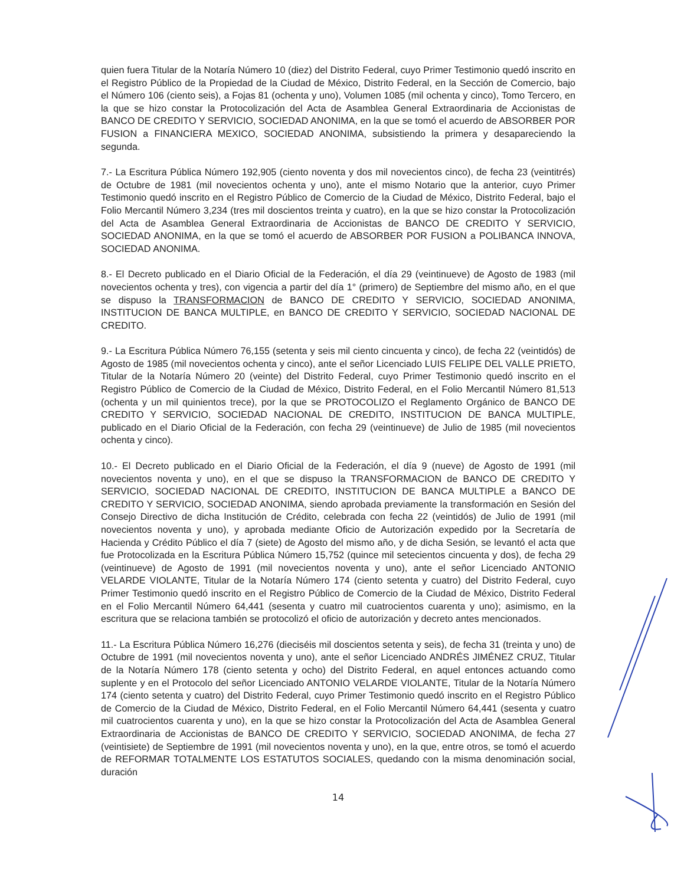quien fuera Titular de la Notaría Número 10 (diez) del Distrito Federal, cuyo Primer Testimonio quedó inscrito en el Registro Público de la Propiedad de la Ciudad de México, Distrito Federal, en la Sección de Comercio, bajo el Número 106 (ciento seis), a Fojas 81 (ochenta y uno), Volumen 1085 (mil ochenta y cinco), Tomo Tercero, en la que se hizo constar la Protocolización del Acta de Asamblea General Extraordinaria de Accionistas de BANCO DE CREDITO Y SERVICIO, SOCIEDAD ANONIMA, en la que se tomó el acuerdo de ABSORBER POR FUSION a FINANCIERA MEXICO, SOCIEDAD ANONIMA, subsistiendo la primera y desapareciendo la segunda.
7.- La Escritura Pública Número 192,905 (ciento noventa y dos mil novecientos cinco), de fecha 23 (veintitrés) de Octubre de 1981 (mil novecientos ochenta y uno), ante el mismo Notario que la anterior, cuyo Primer Testimonio quedó inscrito en el Registro Público de Comercio de la Ciudad de México, Distrito Federal, bajo el Folio Mercantil Número 3,234 (tres mil doscientos treinta y cuatro), en la que se hizo constar la Protocolización del Acta de Asamblea General Extraordinaria de Accionistas de BANCO DE CREDITO Y SERVICIO, SOCIEDAD ANONIMA, en la que se tomó el acuerdo de ABSORBER POR FUSION a POLIBANCA INNOVA, SOCIEDAD ANONIMA.
8.- El Decreto publicado en el Diario Oficial de la Federación, el día 29 (veintinueve) de Agosto de 1983 (mil novecientos ochenta y tres), con vigencia a partir del día 1° (primero) de Septiembre del mismo año, en el que se dispuso la TRANSFORMACION de BANCO DE CREDITO Y SERVICIO, SOCIEDAD ANONIMA, INSTITUCION DE BANCA MULTIPLE, en BANCO DE CREDITO Y SERVICIO, SOCIEDAD NACIONAL DE CREDITO.
9.- La Escritura Pública Número 76,155 (setenta y seis mil ciento cincuenta y cinco), de fecha 22 (veintidós) de Agosto de 1985 (mil novecientos ochenta y cinco), ante el señor Licenciado LUIS FELIPE DEL VALLE PRIETO, Titular de la Notaría Número 20 (veinte) del Distrito Federal, cuyo Primer Testimonio quedó inscrito en el Registro Público de Comercio de la Ciudad de México, Distrito Federal, en el Folio Mercantil Número 81,513 (ochenta y un mil quinientos trece), por la que se PROTOCOLIZO el Reglamento Orgánico de BANCO DE CREDITO Y SERVICIO, SOCIEDAD NACIONAL DE CREDITO, INSTITUCION DE BANCA MULTIPLE, publicado en el Diario Oficial de la Federación, con fecha 29 (veintinueve) de Julio de 1985 (mil novecientos ochenta y cinco).
10.- El Decreto publicado en el Diario Oficial de la Federación, el día 9 (nueve) de Agosto de 1991 (mil novecientos noventa y uno), en el que se dispuso la TRANSFORMACION de BANCO DE CREDITO Y SERVICIO, SOCIEDAD NACIONAL DE CREDITO, INSTITUCION DE BANCA MULTIPLE a BANCO DE CREDITO Y SERVICIO, SOCIEDAD ANONIMA, siendo aprobada previamente la transformación en Sesión del Consejo Directivo de dicha Institución de Crédito, celebrada con fecha 22 (veintidós) de Julio de 1991 (mil novecientos noventa y uno), y aprobada mediante Oficio de Autorización expedido por la Secretaría de Hacienda y Crédito Público el día 7 (siete) de Agosto del mismo año, y de dicha Sesión, se levantó el acta que fue Protocolizada en la Escritura Pública Número 15,752 (quince mil setecientos cincuenta y dos), de fecha 29 (veintinueve) de Agosto de 1991 (mil novecientos noventa y uno), ante el señor Licenciado ANTONIO VELARDE VIOLANTE, Titular de la Notaría Número 174 (ciento setenta y cuatro) del Distrito Federal, cuyo Primer Testimonio quedó inscrito en el Registro Público de Comercio de la Ciudad de México, Distrito Federal en el Folio Mercantil Número 64,441 (sesenta y cuatro mil cuatrocientos cuarenta y uno); asimismo, en la escritura que se relaciona también se protocolizó el oficio de autorización y decreto antes mencionados.
11.- La Escritura Pública Número 16,276 (dieciséis mil doscientos setenta y seis), de fecha 31 (treinta y uno) de Octubre de 1991 (mil novecientos noventa y uno), ante el señor Licenciado ANDRÉS JIMÉNEZ CRUZ, Titular de la Notaría Número 178 (ciento setenta y ocho) del Distrito Federal, en aquel entonces actuando como suplente y en el Protocolo del señor Licenciado ANTONIO VELARDE VIOLANTE, Titular de la Notaría Número 174 (ciento setenta y cuatro) del Distrito Federal, cuyo Primer Testimonio quedó inscrito en el Registro Público de Comercio de la Ciudad de México, Distrito Federal, en el Folio Mercantil Número 64,441 (sesenta y cuatro mil cuatrocientos cuarenta y uno), en la que se hizo constar la Protocolización del Acta de Asamblea General Extraordinaria de Accionistas de BANCO DE CREDITO Y SERVICIO, SOCIEDAD ANONIMA, de fecha 27 (veintisiete) de Septiembre de 1991 (mil novecientos noventa y uno), en la que, entre otros, se tomó el acuerdo de REFORMAR TOTALMENTE LOS ESTATUTOS SOCIALES, quedando con la misma denominación social, duración
14